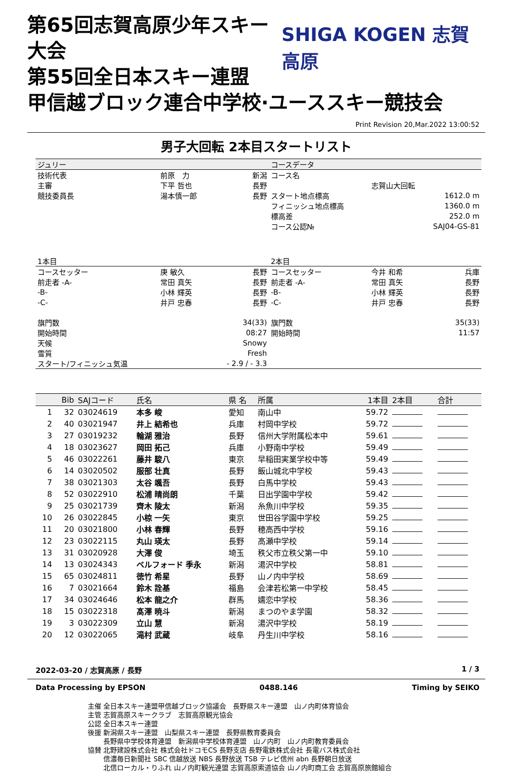第65回志賀高原少年スキー大会
第55回全日本スキー連盟
SHIGA KOGEN 志賀高原
甲信越ブロック連合中学校·ユーススキー競技会
Print Revision 20,Mar.2022 13:00:52
男子大回転 2本目スタートリスト
| ジュリー | | | コースデータ | | |
| 技術代表 | 前原 力 | 新潟 | コース名 | | |
| 主審 | 下平 哲也 | 長野 | | 志賀山大回転 | |
| 競技委員長 | 湯本慎一郎 | 長野 | スタート地点標高 | | 1612.0 m |
| | | | フィニッシュ地点標高 | | 1360.0 m |
| | | | 標高差 | | 252.0 m |
| | | | コース公認№ | | SAJ04-GS-81 |
| 1本目 | | | 2本目 | | |
| コースセッター | 庚 敏久 | 長野 | コースセッター | 今井 和希 | 兵庫 |
| 前走者 -A- | 常田 真矢 | 長野 | 前走者 -A- | 常田 真矢 | 長野 |
| -B- | 小林 輝英 | 長野 | -B- | 小林 輝英 | 長野 |
| -C- | 井戸 忠春 | 長野 | -C- | 井戸 忠春 | 長野 |
| 旗門数 | | 34(33) | 旗門数 | | 35(33) |
| 開始時間 | | 08:27 | 開始時間 | | 11:57 |
| 天候 | | Snowy | | | |
| 雪質 | | Fresh | | | |
| スタート/フィニッシュ気温 | | - 2.9 / - 3.3 | | | |
| | Bib | SAJコード | 氏名 | 県 名 | 所属 | 1本目 | 2本目 | 合計 |
| --- | --- | --- | --- | --- | --- | --- | --- | --- |
| 1 | 32 | 03024619 | 本多 峻 | 愛知 | 南山中 | 59.72 | | |
| 2 | 40 | 03021947 | 井上 結希也 | 兵庫 | 村岡中学校 | 59.72 | | |
| 3 | 27 | 03019232 | 輪湖 雅治 | 長野 | 信州大学附属松本中 | 59.61 | | |
| 4 | 18 | 03023627 | 岡田 拓己 | 兵庫 | 小野南中学校 | 59.49 | | |
| 5 | 46 | 03022261 | 藤井 駿八 | 東京 | 早稲田実業学校中等 | 59.49 | | |
| 6 | 14 | 03020502 | 服部 壮真 | 長野 | 飯山城北中学校 | 59.43 | | |
| 7 | 38 | 03021303 | 太谷 颯吾 | 長野 | 白馬中学校 | 59.43 | | |
| 8 | 52 | 03022910 | 松浦 晴尚朗 | 千葉 | 日出学園中学校 | 59.42 | | |
| 9 | 25 | 03021739 | 齊木 陵太 | 新潟 | 糸魚川中学校 | 59.35 | | |
| 10 | 26 | 03022845 | 小椋 一矢 | 東京 | 世田谷学園中学校 | 59.25 | | |
| 11 | 20 | 03021800 | 小林 春輝 | 長野 | 穂高西中学校 | 59.16 | | |
| 12 | 23 | 03022115 | 丸山 瑛太 | 長野 | 高瀬中学校 | 59.14 | | |
| 13 | 31 | 03020928 | 大澤 俊 | 埼玉 | 秩父市立秩父第一中 | 59.10 | | |
| 14 | 13 | 03024343 | ベルフォード 季永 | 新潟 | 湯沢中学校 | 58.81 | | |
| 15 | 65 | 03024811 | 徳竹 希星 | 長野 | 山ノ内中学校 | 58.69 | | |
| 16 | 7 | 03021664 | 鈴木 詮基 | 福島 | 会津若松第一中学校 | 58.45 | | |
| 17 | 34 | 03024646 | 松本 龍之介 | 群馬 | 嬬恋中学校 | 58.36 | | |
| 18 | 15 | 03022318 | 髙澤 暁斗 | 新潟 | まつのやま学園 | 58.32 | | |
| 19 | 3 | 03022309 | 立山 慧 | 新潟 | 湯沢中学校 | 58.19 | | |
| 20 | 12 | 03022065 | 滝村 武蔵 | 岐阜 | 丹生川中学校 | 58.16 | | |
2022-03-20 / 志賀高原 / 長野 1 / 3
Data Processing by EPSON 0488.146 Timing by SEIKO
主催 全日本スキー連盟甲信越ブロック協議会　長野県スキー連盟　山ノ内町体育協会
主管 志賀高原スキークラブ　志賀高原観光協会
公認 全日本スキー連盟
後援 新潟県スキー連盟　山梨県スキー連盟　長野県教育委員会
　　 長野県中学校体育連盟　新潟県中学校体育連盟　山ノ内町　山ノ内町教育委員会
協賛 北野建設株式会社 株式会社ドコモCS 長野支店 長野電鉄株式会社 長電バス株式会社
　　 信濃毎日新聞社 SBC 信越放送 NBS 長野放送 TSB テレビ信州 abn 長野朝日放送
　　 北信ローカル・りふれ 山ノ内町観光連盟 志賀高原索道協会 山ノ内町商工会 志賀高原旅館組合